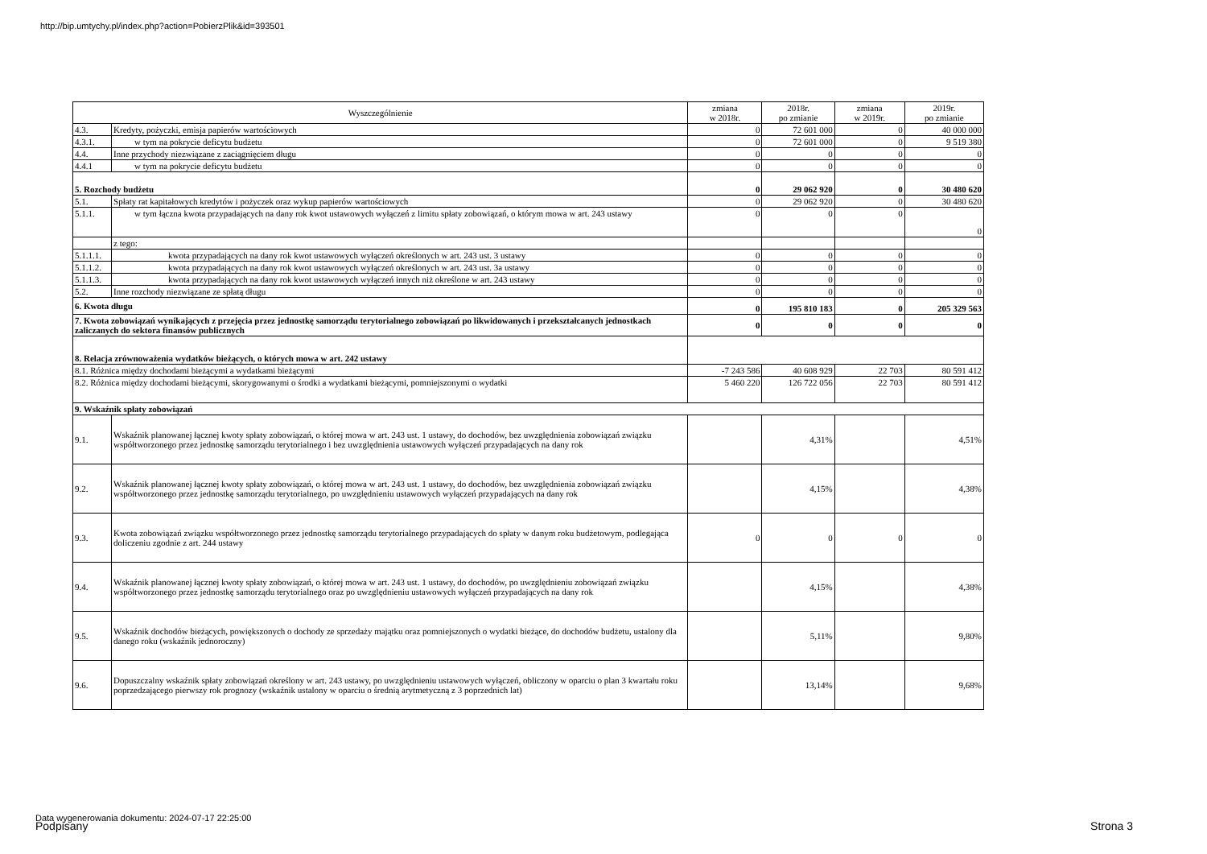http://bip.umtychy.pl/index.php?action=PobierzPlik&id=393501
| Wyszczególnienie | | zmiana w 2018r. | 2018r. po zmianie | zmiana w 2019r. | 2019r. po zmianie |
| --- | --- | --- | --- | --- | --- |
| 4.3. | Kredyty, pożyczki, emisja papierów wartościowych | 0 | 72 601 000 | 0 | 40 000 000 |
| 4.3.1. | w tym na pokrycie deficytu budżetu | 0 | 72 601 000 | 0 | 9 519 380 |
| 4.4. | Inne przychody niezwiązane z zaciągnięciem długu | 0 | 0 | 0 | 0 |
| 4.4.1 | w tym na pokrycie deficytu budżetu | 0 | 0 | 0 | 0 |
| 5. Rozchody budżetu | | 0 | 29 062 920 | 0 | 30 480 620 |
| 5.1. | Spłaty rat kapitałowych kredytów i pożyczek oraz wykup papierów wartościowych | 0 | 29 062 920 | 0 | 30 480 620 |
| 5.1.1. | w tym łączna kwota przypadających na dany rok kwot ustawowych wyłączeń z limitu spłaty zobowiązań, o którym mowa w art. 243 ustawy | 0 | 0 | 0 | 0 |
| | z tego: | | | | |
| 5.1.1.1. | kwota przypadających na dany rok kwot ustawowych wyłączeń określonych w art. 243 ust. 3 ustawy | 0 | 0 | 0 | 0 |
| 5.1.1.2. | kwota przypadających na dany rok kwot ustawowych wyłączeń określonych w art. 243 ust. 3a ustawy | 0 | 0 | 0 | 0 |
| 5.1.1.3. | kwota przypadających na dany rok kwot ustawowych wyłączeń innych niż określone w art. 243 ustawy | 0 | 0 | 0 | 0 |
| 5.2. | Inne rozchody niezwiązane ze spłatą długu | 0 | 0 | 0 | 0 |
| 6. Kwota długu | | 0 | 195 810 183 | 0 | 205 329 563 |
| 7. Kwota zobowiązań wynikających z przejęcia przez jednostkę samorządu terytorialnego zobowiązań po likwidowanych i przekształcanych jednostkach zaliczanych do sektora finansów publicznych | | 0 | 0 | 0 | 0 |
| 8. Relacja zrównoważenia wydatków bieżących, o których mowa w art. 242 ustawy | | | | | |
| 8.1. Różnica między dochodami bieżącymi a wydatkami bieżącymi | | -7 243 586 | 40 608 929 | 22 703 | 80 591 412 |
| 8.2. Różnica między dochodami bieżącymi, skorygowanymi o środki a wydatkami bieżącymi, pomniejszonymi o wydatki | | 5 460 220 | 126 722 056 | 22 703 | 80 591 412 |
| 9. Wskaźnik spłaty zobowiązań | | | | | |
| 9.1. | Wskaźnik planowanej łącznej kwoty spłaty zobowiązań, o której mowa w art. 243 ust. 1 ustawy, do dochodów, bez uwzględnienia zobowiązań związku współtworzonego przez jednostkę samorządu terytorialnego i bez uwzględnienia ustawowych wyłączeń przypadających na dany rok | | 4,31% | | 4,51% |
| 9.2. | Wskaźnik planowanej łącznej kwoty spłaty zobowiązań, o której mowa w art. 243 ust. 1 ustawy, do dochodów, bez uwzględnienia zobowiązań związku współtworzonego przez jednostkę samorządu terytorialnego, po uwzględnieniu ustawowych wyłączeń przypadających na dany rok | | 4,15% | | 4,38% |
| 9.3. | Kwota zobowiązań związku współtworzonego przez jednostkę samorządu terytorialnego przypadających do spłaty w danym roku budżetowym, podlegająca doliczeniu zgodnie z art. 244 ustawy | 0 | 0 | 0 | 0 |
| 9.4. | Wskaźnik planowanej łącznej kwoty spłaty zobowiązań, o której mowa w art. 243 ust. 1 ustawy, do dochodów, po uwzględnieniu zobowiązań związku współtworzonego przez jednostkę samorządu terytorialnego oraz po uwzględnieniu ustawowych wyłączeń przypadających na dany rok | | 4,15% | | 4,38% |
| 9.5. | Wskaźnik dochodów bieżących, powiększonych o dochody ze sprzedaży majątku oraz pomniejszonych o wydatki bieżące, do dochodów budżetu, ustalony dla danego roku (wskaźnik jednoroczny) | | 5,11% | | 9,80% |
| 9.6. | Dopuszczalny wskaźnik spłaty zobowiązań określony w art. 243 ustawy, po uwzględnieniu ustawowych wyłączeń, obliczony w oparciu o plan 3 kwartału roku poprzedzającego pierwszy rok prognozy (wskaźnik ustalony w oparciu o średnią arytmetyczną z 3 poprzednich lat) | | 13,14% | | 9,68% |
Data wygenerowania dokumentu: 2024-07-17 22:25:00
Podpisany Strona 3